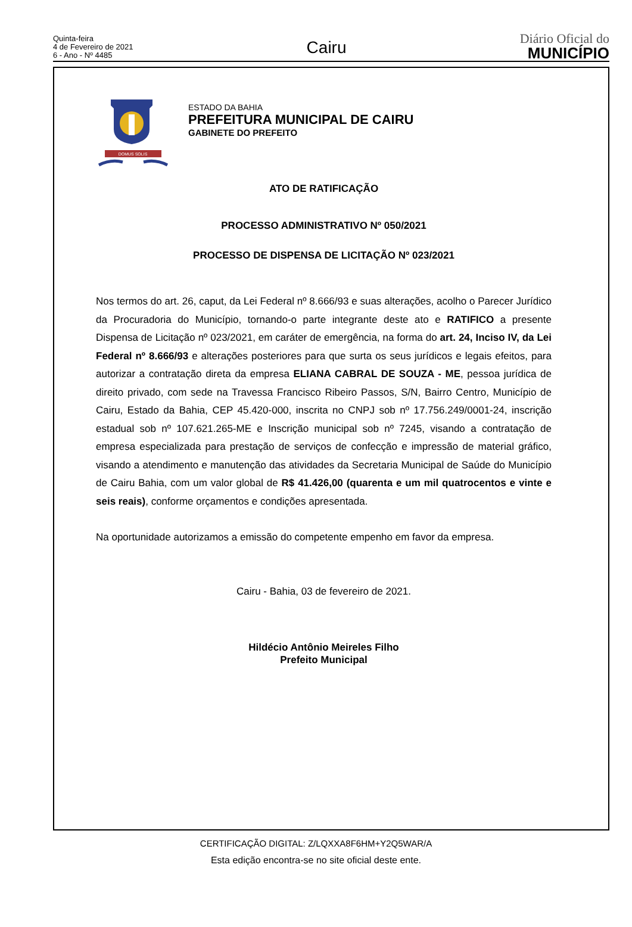Quinta-feira
4 de Fevereiro de 2021
6 - Ano - Nº 4485
Cairu
Diário Oficial do
MUNICÍPIO
DOMUS SOLIS
ESTADO DA BAHIA
PREFEITURA MUNICIPAL DE CAIRU
GABINETE DO PREFEITO
ATO DE RATIFICAÇÃO
PROCESSO ADMINISTRATIVO Nº 050/2021
PROCESSO DE DISPENSA DE LICITAÇÃO Nº 023/2021
Nos termos do art. 26, caput, da Lei Federal nº 8.666/93 e suas alterações, acolho o Parecer Jurídico da Procuradoria do Município, tornando-o parte integrante deste ato e RATIFICO a presente Dispensa de Licitação nº 023/2021, em caráter de emergência, na forma do art. 24, Inciso IV, da Lei Federal nº 8.666/93 e alterações posteriores para que surta os seus jurídicos e legais efeitos, para autorizar a contratação direta da empresa ELIANA CABRAL DE SOUZA - ME, pessoa jurídica de direito privado, com sede na Travessa Francisco Ribeiro Passos, S/N, Bairro Centro, Município de Cairu, Estado da Bahia, CEP 45.420-000, inscrita no CNPJ sob nº 17.756.249/0001-24, inscrição estadual sob nº 107.621.265-ME e Inscrição municipal sob nº 7245, visando a contratação de empresa especializada para prestação de serviços de confecção e impressão de material gráfico, visando a atendimento e manutenção das atividades da Secretaria Municipal de Saúde do Município de Cairu Bahia, com um valor global de R$ 41.426,00 (quarenta e um mil quatrocentos e vinte e seis reais), conforme orçamentos e condições apresentada.
Na oportunidade autorizamos a emissão do competente empenho em favor da empresa.
Cairu - Bahia, 03 de fevereiro de 2021.
Hildécio Antônio Meireles Filho
Prefeito Municipal
CERTIFICAÇÃO DIGITAL: Z/LQXXA8F6HM+Y2Q5WAR/A
Esta edição encontra-se no site oficial deste ente.